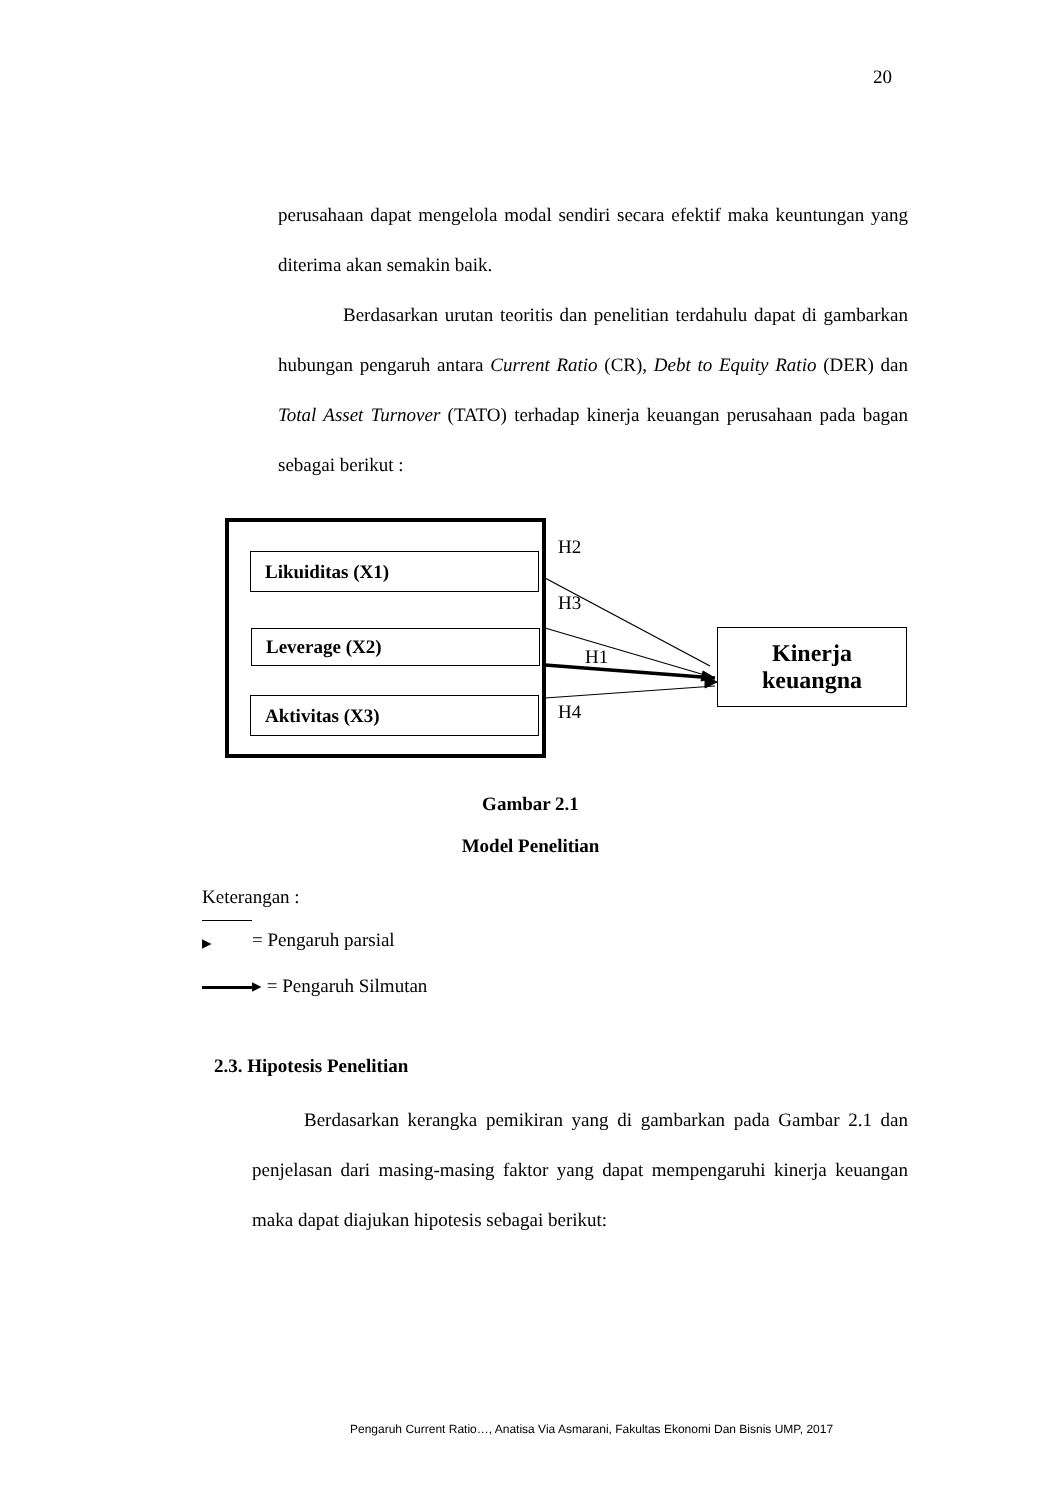20
perusahaan dapat mengelola modal sendiri secara efektif maka keuntungan yang diterima akan semakin baik.
Berdasarkan urutan teoritis dan penelitian terdahulu dapat di gambarkan hubungan pengaruh antara Current Ratio (CR), Debt to Equity Ratio (DER) dan Total Asset Turnover (TATO) terhadap kinerja keuangan perusahaan pada bagan sebagai berikut :
Likuiditas (X1)
Leverage (X2)
Aktivitas (X3)
H2
H3
H1
H4
Kinerja
keuangna
Gambar 2.1
Model Penelitian
Keterangan :
▸ = Pengaruh parsial
▸ = Pengaruh Silmutan
2.3. Hipotesis Penelitian
Berdasarkan kerangka pemikiran yang di gambarkan pada Gambar 2.1 dan penjelasan dari masing-masing faktor yang dapat mempengaruhi kinerja keuangan maka dapat diajukan hipotesis sebagai berikut:
Pengaruh Current Ratio…, Anatisa Via Asmarani, Fakultas Ekonomi Dan Bisnis UMP, 2017